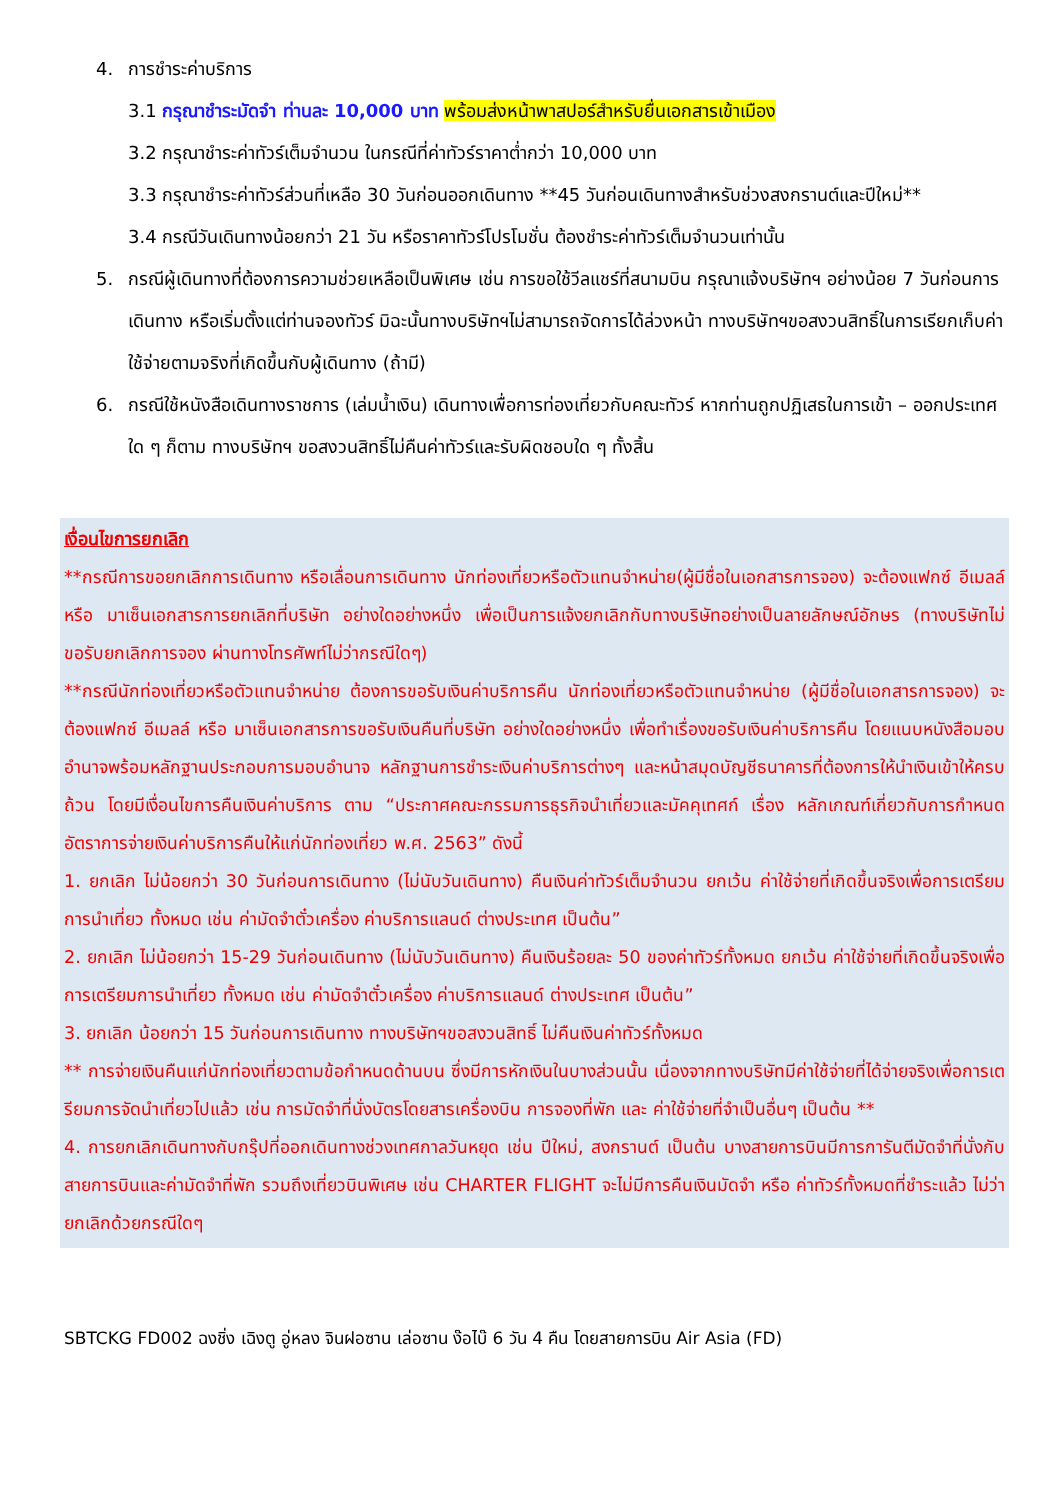4. การชำระค่าบริการ
3.1 กรุณาชำระมัดจำ ท่านละ 10,000 บาท พร้อมส่งหน้าพาสปอร์สำหรับยื่นเอกสารเข้าเมือง
3.2 กรุณาชำระค่าทัวร์เต็มจำนวน ในกรณีที่ค่าทัวร์ราคาต่ำกว่า 10,000 บาท
3.3 กรุณาชำระค่าทัวร์ส่วนที่เหลือ 30 วันก่อนออกเดินทาง **45 วันก่อนเดินทางสำหรับช่วงสงกรานต์และปีใหม่**
3.4 กรณีวันเดินทางน้อยกว่า 21 วัน หรือราคาทัวร์โปรโมชั่น ต้องชำระค่าทัวร์เต็มจำนวนเท่านั้น
5. กรณีผู้เดินทางที่ต้องการความช่วยเหลือเป็นพิเศษ เช่น การขอใช้วีลแชร์ที่สนามบิน กรุณาแจ้งบริษัทฯ อย่างน้อย 7 วันก่อนการเดินทาง หรือเริ่มตั้งแต่ท่านจองทัวร์ มิฉะนั้นทางบริษัทฯไม่สามารถจัดการได้ล่วงหน้า ทางบริษัทฯขอสงวนสิทธิ์ในการเรียกเก็บค่าใช้จ่ายตามจริงที่เกิดขึ้นกับผู้เดินทาง (ถ้ามี)
6. กรณีใช้หนังสือเดินทางราชการ (เล่มน้ำเงิน) เดินทางเพื่อการท่องเที่ยวกับคณะทัวร์ หากท่านถูกปฏิเสธในการเข้า – ออกประเทศใด ๆ ก็ตาม ทางบริษัทฯ ขอสงวนสิทธิ์ไม่คืนค่าทัวร์และรับผิดชอบใด ๆ ทั้งสิ้น
เงื่อนไขการยกเลิก
**กรณีการขอยกเลิกการเดินทาง หรือเลื่อนการเดินทาง นักท่องเที่ยวหรือตัวแทนจำหน่าย(ผู้มีชื่อในเอกสารการจอง) จะต้องแฟกซ์ อีเมลล์ หรือ มาเซ็นเอกสารการยกเลิกที่บริษัท อย่างใดอย่างหนึ่ง เพื่อเป็นการแจ้งยกเลิกกับทางบริษัทอย่างเป็นลายลักษณ์อักษร (ทางบริษัทไม่ขอรับยกเลิกการจอง ผ่านทางโทรศัพท์ไม่ว่ากรณีใดๆ)
**กรณีนักท่องเที่ยวหรือตัวแทนจำหน่าย ต้องการขอรับเงินค่าบริการคืน นักท่องเที่ยวหรือตัวแทนจำหน่าย (ผู้มีชื่อในเอกสารการจอง) จะต้องแฟกซ์ อีเมลล์ หรือ มาเซ็นเอกสารการขอรับเงินคืนที่บริษัท อย่างใดอย่างหนึ่ง เพื่อทำเรื่องขอรับเงินค่าบริการคืน โดยแนบหนังสือมอบอำนาจพร้อมหลักฐานประกอบการมอบอำนาจ หลักฐานการชำระเงินค่าบริการต่างๆ และหน้าสมุดบัญชีธนาคารที่ต้องการให้นำเงินเข้าให้ครบถ้วน โดยมีเงื่อนไขการคืนเงินค่าบริการ ตาม “ประกาศคณะกรรมการธุรกิจนำเที่ยวและมัคคุเทศก์ เรื่อง หลักเกณฑ์เกี่ยวกับการกำหนดอัตราการจ่ายเงินค่าบริการคืนให้แก่นักท่องเที่ยว พ.ศ. 2563” ดังนี้
1. ยกเลิก ไม่น้อยกว่า 30 วันก่อนการเดินทาง (ไม่นับวันเดินทาง) คืนเงินค่าทัวร์เต็มจำนวน ยกเว้น ค่าใช้จ่ายที่เกิดขึ้นจริงเพื่อการเตรียมการนำเที่ยว ทั้งหมด เช่น ค่ามัดจำตั๋วเครื่อง ค่าบริการแลนด์ ต่างประเทศ เป็นต้น”
2. ยกเลิก ไม่น้อยกว่า 15-29 วันก่อนเดินทาง (ไม่นับวันเดินทาง) คืนเงินร้อยละ 50 ของค่าทัวร์ทั้งหมด ยกเว้น ค่าใช้จ่ายที่เกิดขึ้นจริงเพื่อการเตรียมการนำเที่ยว ทั้งหมด เช่น ค่ามัดจำตั๋วเครื่อง ค่าบริการแลนด์ ต่างประเทศ เป็นต้น”
3. ยกเลิก น้อยกว่า 15 วันก่อนการเดินทาง ทางบริษัทฯขอสงวนสิทธิ์ ไม่คืนเงินค่าทัวร์ทั้งหมด
** การจ่ายเงินคืนแก่นักท่องเที่ยวตามข้อกำหนดด้านบน ซึ่งมีการหักเงินในบางส่วนนั้น เนื่องจากทางบริษัทมีค่าใช้จ่ายที่ได้จ่ายจริงเพื่อการเตรียมการจัดนำเที่ยวไปแล้ว เช่น การมัดจำที่นั่งบัตรโดยสารเครื่องบิน การจองที่พัก และ ค่าใช้จ่ายที่จำเป็นอื่นๆ เป็นต้น **
4. การยกเลิกเดินทางกับกรุ๊ปที่ออกเดินทางช่วงเทศกาลวันหยุด เช่น ปีใหม่, สงกรานต์ เป็นต้น บางสายการบินมีการการันตีมัดจำที่นั่งกับสายการบินและค่ามัดจำที่พัก รวมถึงเที่ยวบินพิเศษ เช่น CHARTER FLIGHT จะไม่มีการคืนเงินมัดจำ หรือ ค่าทัวร์ทั้งหมดที่ชำระแล้ว ไม่ว่ายกเลิกด้วยกรณีใดๆ
SBTCKG FD002 ฉงชิ่ง เฉิงตู อู่หลง จินฝอซาน เล่อซาน ง๊อไบ๊ 6 วัน 4 คืน โดยสายการบิน Air Asia (FD)